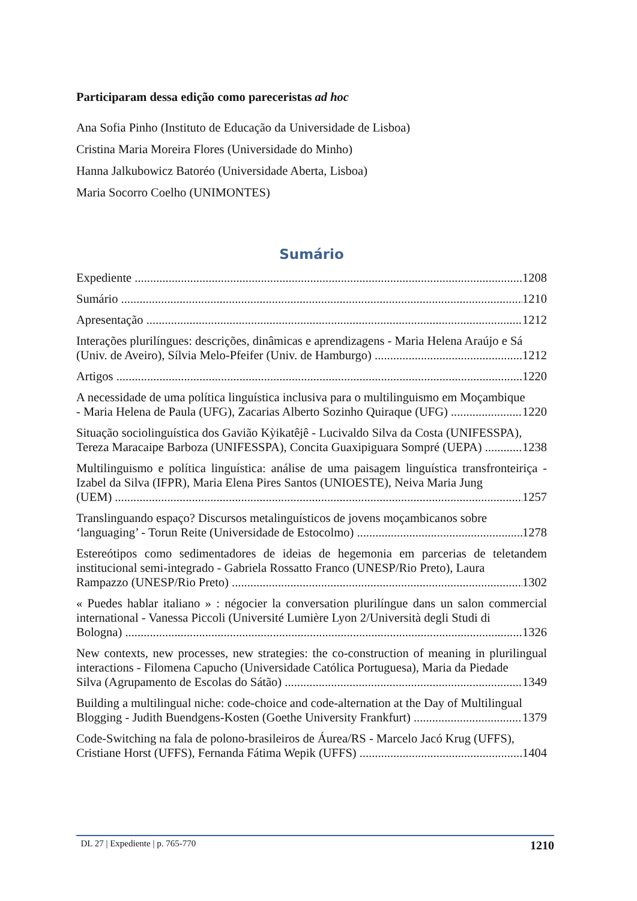Participaram dessa edição como pareceristas ad hoc
Ana Sofia Pinho (Instituto de Educação da Universidade de Lisboa)
Cristina Maria Moreira Flores (Universidade do Minho)
Hanna Jalkubowicz Batoréo (Universidade Aberta, Lisboa)
Maria Socorro Coelho (UNIMONTES)
Sumário
Expediente 1208
Sumário 1210
Apresentação 1212
Interações plurilíngues: descrições, dinâmicas e aprendizagens - Maria Helena Araújo e Sá
(Univ. de Aveiro), Sílvia Melo-Pfeifer (Univ. de Hamburgo) 1212
Artigos 1220
A necessidade de uma política linguística inclusiva para o multilinguismo em Moçambique
- Maria Helena de Paula (UFG), Zacarias Alberto Sozinho Quiraque (UFG) 1220
Situação sociolinguística dos Gavião Kỳikatêjê - Lucivaldo Silva da Costa (UNIFESSPA),
Tereza Maracaipe Barboza (UNIFESSPA), Concita Guaxipiguara Sompré (UEPA) 1238
Multilinguismo e política linguística: análise de uma paisagem linguística transfronteiriça - Izabel da Silva (IFPR), Maria Elena Pires Santos (UNIOESTE), Neiva Maria Jung
(UEM) 1257
Translinguando espaço? Discursos metalinguísticos de jovens moçambicanos sobre
‘languaging’ - Torun Reite (Universidade de Estocolmo) 1278
Estereótipos como sedimentadores de ideias de hegemonia em parcerias de teletandem institucional semi-integrado - Gabriela Rossatto Franco (UNESP/Rio Preto), Laura
Rampazzo (UNESP/Rio Preto) 1302
« Puedes hablar italiano » : négocier la conversation plurilíngue dans un salon commercial international - Vanessa Piccoli (Université Lumière Lyon 2/Università degli Studi di
Bologna) 1326
New contexts, new processes, new strategies: the co-construction of meaning in plurilingual interactions - Filomena Capucho (Universidade Católica Portuguesa), Maria da Piedade
Silva (Agrupamento de Escolas do Sátão) 1349
Building a multilingual niche: code-choice and code-alternation at the Day of Multilingual
Blogging - Judith Buendgens-Kosten (Goethe University Frankfurt) 1379
Code-Switching na fala de polono-brasileiros de Áurea/RS - Marcelo Jacó Krug (UFFS),
Cristiane Horst (UFFS), Fernanda Fátima Wepik (UFFS) 1404
DL 27 | Expediente | p. 765-770 1210